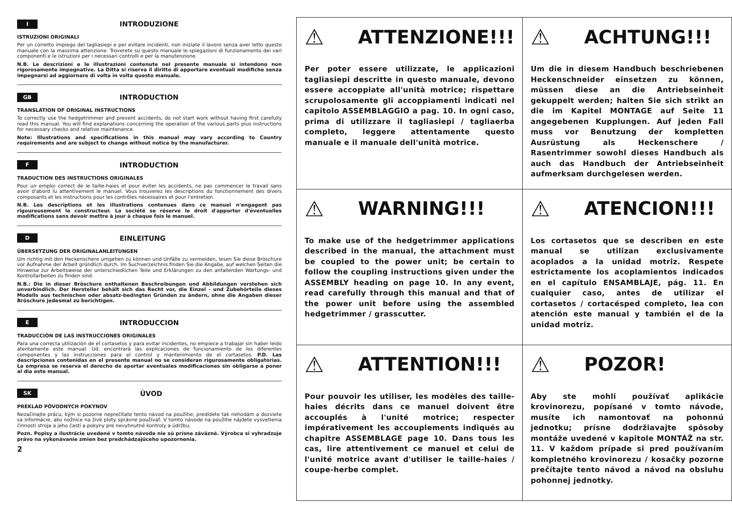I INTRODUZIONE
ISTRUZIONI ORIGINALI
Per un corretto impiego del tagliasiepi e per evitare incidenti, non iniziate il lavoro senza aver letto questo manuale con la massima attenzione. Troverete su questo manuale le spiegazioni di funzionamento dei vari componenti e le istruzioni per i necessari controlli e per la manutenzione.
N.B. Le descrizioni e le illustrazioni contenute nel presente manuale si intendono non rigorosamente impegnative. La Ditta si riserva il diritto di apportare eventuali modifiche senza impegnarsi ad aggiornare di volta in volta questo manuale.
GB INTRODUCTION
TRANSLATION OF ORIGINAL INSTRUCTIONS
To correctly use the hedgetrimmer and prevent accidents, do not start work without having first carefully read this manual. You will find explanations concerning the operation of the various parts plus instructions for necessary checks and relative maintenance.
Note: Illustrations and specifications in this manual may vary according to Country requirements and are subject to change without notice by the manufacturer.
F INTRODUCTION
TRADUCTION DES INSTRUCTIONS ORIGINALES
Pour un emploi correct de le taille-haies et pour éviter les accidents, ne pas commencer le travail sans avoir d'abord lu attentivement le manuel. Vous trouverez les descriptions du fonctionnement des divers composants et les instructions pour les contrôles nécessaires et pour l'entretien.
N.B. Les descriptions et les illustrations contenues dans ce manuel n'engagent pas rigoureusement le constructeur. La société se réserve le droit d'apporter d'éventuelles modifications sans devoir mettre à jour à chaque fois le manuel.
D EINLEITUNG
ÜBERSETZUNG DER ORIGINALANLEITUNGEN
Um richtig mit den Heckenschere umgehen zu können und Unfälle zu vermeiden, lesen Sie diese Bröschure vor Aufnahme der Arbeit gründlich durch. Im Suchverzeichnis finden Sie die Angabe, auf welchen Seiten die Hinweise zur Arbeitsweise der unterschiedlichen Teile und Erklärungen zu den anfallenden Wartungs- und Kontrollarbeiten zu finden sind.
N.B.: Die in dieser Bröschure enthaltenen Beschreibungen und Abbildungen verstehen sich unverbindlich. Der Hersteller behält sich das Recht vor, die Einzel - und Zubehörteile dieses Modells aus technischen oder absatz-bedingten Gründen zu ändern, ohne die Angaben dieser Bröschure jedesmal zu berichtigen.
E INTRODUCCION
TRADUCCIÓN DE LAS INSTRUCCIONES ORIGINALES
Para una correcta utilizaciòn de el cortasetos y para evitar incidentes, no empiece a trabajar sin haber leido atentamente este manual. Ud. encontrarà las explicaciones de funcionamiento de los diferentes componentes y las instrucciones para el control y mantenimiento de el cortasetos. P.D. Las descripciones contenidas en el presente manual no se consideran rigurosamente obligatorias. La empresa se reserva el derecho de aportar eventuales modificaciones sin obligarse a poner al dia este manual.
SK ÚVOD
PREKLAD PÔVODNÝCH POKYNOV
Nezačínajte prácu, kým si pozorne neprečítate tento návod na použitie, predídete tak nehodám a dozviete sa informácie, ako nožnice na živé ploty správne používať. V tomto návode na použitie nájdete vysvetlenia činnosti stroja a jeho častí a pokyny pre nevyhnutné kontroly a údržbu.
Pozn. Popisy a ilustrácie uvedené v tomto návode nie sú prísne záväzné. Výrobca si vyhradzuje právo na vykonávanie zmien bez predchádzajúceho upozornenia.
2
| ⚠ ATTENZIONE!!! Per poter essere utilizzate, le applicazioni tagliasiepi descritte in questo manuale, devono essere accoppiate all'unità motrice; rispettare scrupolosamente gli accoppiamenti indicati nel capitolo ASSEMBLAGGIO a pag. 10. In ogni caso, prima di utilizzare il tagliasiepi / tagliaerba completo, leggere attentamente questo manuale e il manuale dell'unità motrice. | ⚠ ACHTUNG!!! Um die in diesem Handbuch beschriebenen Heckenschneider einsetzen zu können, müssen diese an die Antriebseinheit gekuppelt werden; halten Sie sich strikt an die im Kapitel MONTAGE auf Seite 11 angegebenen Kupplungen. Auf jeden Fall muss vor Benutzung der kompletten Ausrüstung als Heckenschere / Rasentrimmer sowohl dieses Handbuch als auch das Handbuch der Antriebseinheit aufmerksam durchgelesen werden. |
| ⚠ WARNING!!! To make use of the hedgetrimmer applications described in the manual, the attachment must be coupled to the power unit; be certain to follow the coupling instructions given under the ASSEMBLY heading on page 10. In any event, read carefully through this manual and that of the power unit before using the assembled hedgetrimmer / grasscutter. | ⚠ ATENCION!!! Los cortasetos que se describen en este manual se utilizan exclusivamente acoplados a la unidad motriz. Respete estrictamente los acoplamientos indicados en el capítulo ENSAMBLAJE, pág. 11. En cualquier caso, antes de utilizar el cortasetos / cortacésped completo, lea con atención este manual y también el de la unidad motriz. |
| ⚠ ATTENTION!!! Pour pouvoir les utiliser, les modèles des taille-haies décrits dans ce manuel doivent être accouplés à l'unité motrice; respecter impérativement les accouplements indiqués au chapitre ASSEMBLAGE page 10. Dans tous les cas, lire attentivement ce manuel et celui de l'unité motrice avant d'utiliser le taille-haies / coupe-herbe complet. | ⚠ POZOR! Aby ste mohli používať aplikácie krovinorezu, popísané v tomto návode, musíte ich namontovať na pohonnú jednotku; prísne dodržiavajte spôsoby montáže uvedené v kapitole MONTÁŽ na str. 11. V každom prípade si pred používaním kompletného krovinorezu / kosačky pozorne prečítajte tento návod a návod na obsluhu pohonnej jednotky. |